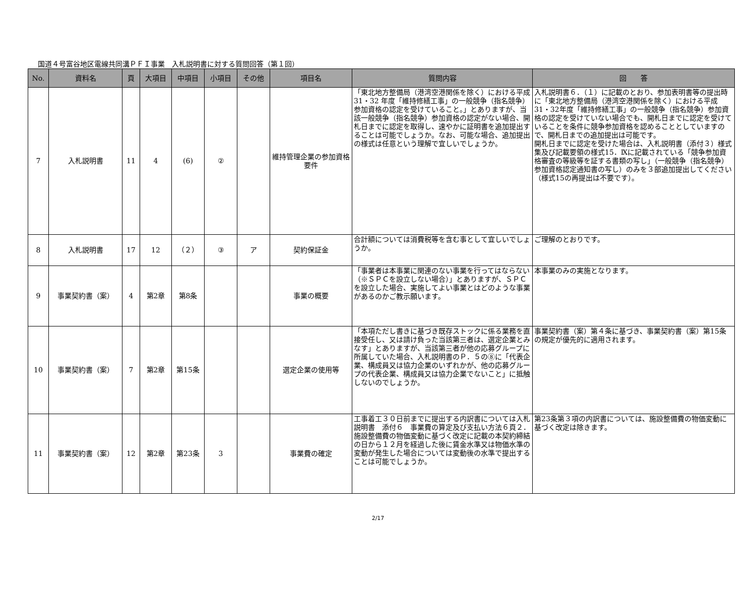国道４号富谷地区電線共同溝ＰＦＩ事業　入札説明書に対する質問回答（第１回）
| No. | 資料名 | 頁 | 大項目 | 中項目 | 小項目 | その他 | 項目名 | 質問内容 | 回 答 |
| --- | --- | --- | --- | --- | --- | --- | --- | --- | --- |
| 7 | 入札説明書 | 11 | 4 | (6) | ② | | 維持管理企業の参加資格要件 | 「東北地方整備局（港湾空港関係を除く）における平成31・32 年度「維持修繕工事」の一般競争（指名競争）参加資格の認定を受けていること。」とありますが、当該一般競争（指名競争）参加資格の認定がない場合、開札日までに認定を取得し、速やかに証明書を追加提出することは可能でしょうか。なお、可能な場合、追加提出の様式は任意という理解で宜しいでしょうか。 | 入札説明書６．（１）に記載のとおり、参加表明書等の提出時に「東北地方整備局（港湾空港関係を除く）における平成31・32年度「維持修繕工事」の一般競争（指名競争）参加資格の認定を受けていない場合でも、開札日までに認定を受けていることを条件に競争参加資格を認めることとしていますので、開札日までの追加提出は可能です。 開札日までに認定を受けた場合は、入札説明書（添付３）様式集及び記載要領の様式15．Ⅸに記載されている「競争参加資格審査の等級等を証する書類の写し」（一般競争（指名競争）参加資格認定通知書の写し）のみを３部追加提出してください（様式15の再提出は不要です）。 |
| 8 | 入札説明書 | 17 | 12 | （２） | ③ | ア | 契約保証金 | 合計額については消費税等を含む事として宜しいでしょうか。 | ご理解のとおりです。 |
| 9 | 事業契約書（案） | 4 | 第2章 | 第8条 | | | 事業の概要 | 「事業者は本事業に関連のない事業を行ってはならない（※ＳＰＣを設立しない場合）」とありますが、ＳＰＣを設立した場合、実施してよい事業とはどのような事業があるのかご教示願います。 | 本事業のみの実施となります。 |
| 10 | 事業契約書（案） | 7 | 第2章 | 第15条 | | | 選定企業の使用等 | 「本項ただし書きに基づき既存ストックに係る業務を直接受任し、又は請け負った当該第三者は、選定企業とみなす」とありますが、当該第三者が他の応募グループに所属していた場合、入札説明書のＰ．５の⑧に「代表企業、構成員又は協力企業のいずれかが、他の応募グループの代表企業、構成員又は協力企業でないこと」に抵触しないのでしょうか。 | 事業契約書（案）第４条に基づき、事業契約書（案）第15条の規定が優先的に適用されます。 |
| 11 | 事業契約書（案） | 12 | 第2章 | 第23条 | 3 | | 事業費の確定 | 工事着工３０日前までに提出する内訳書については入札説明書 添付６ 事業費の算定及び支払い方法６頁２．施設整備費の物価変動に基づく改定に記載の本契約締結の日から１２月を経過した後に賃金水準又は物価水準の変動が発生した場合については変動後の水準で提出することは可能でしょうか。 | 第23条第３項の内訳書については、施設整備費の物価変動に基づく改定は除きます。 |
2/17